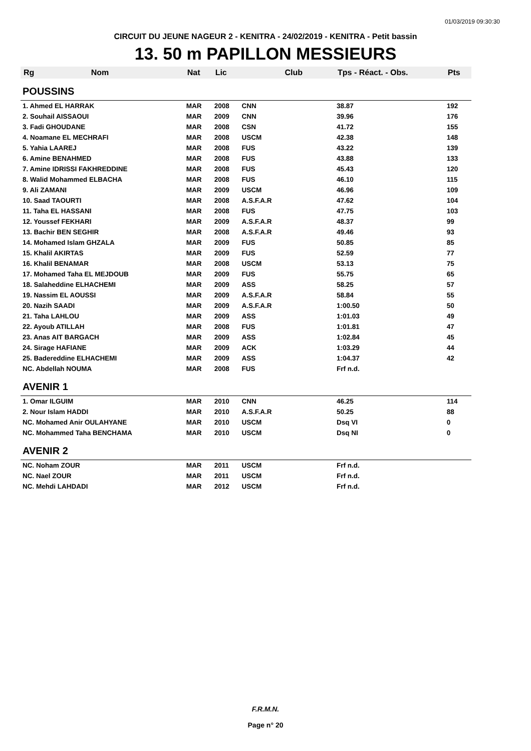01/03/2019 09:30:30
CIRCUIT DU JEUNE NAGEUR 2 - KENITRA - 24/02/2019 - KENITRA - Petit bassin
13. 50 m PAPILLON MESSIEURS
| Rg | Nom | Nat | Lic | Club | Tps - Réact. - Obs. | Pts |
| --- | --- | --- | --- | --- | --- | --- |
| POUSSINS | | | | | | |
| 1. Ahmed EL HARRAK | | MAR | 2008 | CNN | 38.87 | 192 |
| 2. Souhail AISSAOUI | | MAR | 2009 | CNN | 39.96 | 176 |
| 3. Fadi GHOUDANE | | MAR | 2008 | CSN | 41.72 | 155 |
| 4. Noamane EL MECHRAFI | | MAR | 2008 | USCM | 42.38 | 148 |
| 5. Yahia LAAREJ | | MAR | 2008 | FUS | 43.22 | 139 |
| 6. Amine BENAHMED | | MAR | 2008 | FUS | 43.88 | 133 |
| 7. Amine IDRISSI FAKHREDDINE | | MAR | 2008 | FUS | 45.43 | 120 |
| 8. Walid Mohammed ELBACHA | | MAR | 2008 | FUS | 46.10 | 115 |
| 9. Ali ZAMANI | | MAR | 2009 | USCM | 46.96 | 109 |
| 10. Saad TAOURTI | | MAR | 2008 | A.S.F.A.R | 47.62 | 104 |
| 11. Taha EL HASSANI | | MAR | 2008 | FUS | 47.75 | 103 |
| 12. Youssef FEKHARI | | MAR | 2009 | A.S.F.A.R | 48.37 | 99 |
| 13. Bachir BEN SEGHIR | | MAR | 2008 | A.S.F.A.R | 49.46 | 93 |
| 14. Mohamed Islam GHZALA | | MAR | 2009 | FUS | 50.85 | 85 |
| 15. Khalil AKIRTAS | | MAR | 2009 | FUS | 52.59 | 77 |
| 16. Khalil BENAMAR | | MAR | 2008 | USCM | 53.13 | 75 |
| 17. Mohamed Taha EL MEJDOUB | | MAR | 2009 | FUS | 55.75 | 65 |
| 18. Salaheddine ELHACHEMI | | MAR | 2009 | ASS | 58.25 | 57 |
| 19. Nassim EL AOUSSI | | MAR | 2009 | A.S.F.A.R | 58.84 | 55 |
| 20. Nazih SAADI | | MAR | 2009 | A.S.F.A.R | 1:00.50 | 50 |
| 21. Taha LAHLOU | | MAR | 2009 | ASS | 1:01.03 | 49 |
| 22. Ayoub ATILLAH | | MAR | 2008 | FUS | 1:01.81 | 47 |
| 23. Anas AIT BARGACH | | MAR | 2009 | ASS | 1:02.84 | 45 |
| 24. Sirage HAFIANE | | MAR | 2009 | ACK | 1:03.29 | 44 |
| 25. Badereddine ELHACHEMI | | MAR | 2009 | ASS | 1:04.37 | 42 |
| NC. Abdellah NOUMA | | MAR | 2008 | FUS | Frf n.d. | |
| AVENIR 1 | | | | | | |
| 1. Omar ILGUIM | | MAR | 2010 | CNN | 46.25 | 114 |
| 2. Nour Islam HADDI | | MAR | 2010 | A.S.F.A.R | 50.25 | 88 |
| NC. Mohamed Anir OULAHYANE | | MAR | 2010 | USCM | Dsq VI | 0 |
| NC. Mohammed Taha BENCHAMA | | MAR | 2010 | USCM | Dsq NI | 0 |
| AVENIR 2 | | | | | | |
| NC. Noham ZOUR | | MAR | 2011 | USCM | Frf n.d. | |
| NC. Nael ZOUR | | MAR | 2011 | USCM | Frf n.d. | |
| NC. Mehdi LAHDADI | | MAR | 2012 | USCM | Frf n.d. | |
F.R.M.N.
Page n° 20